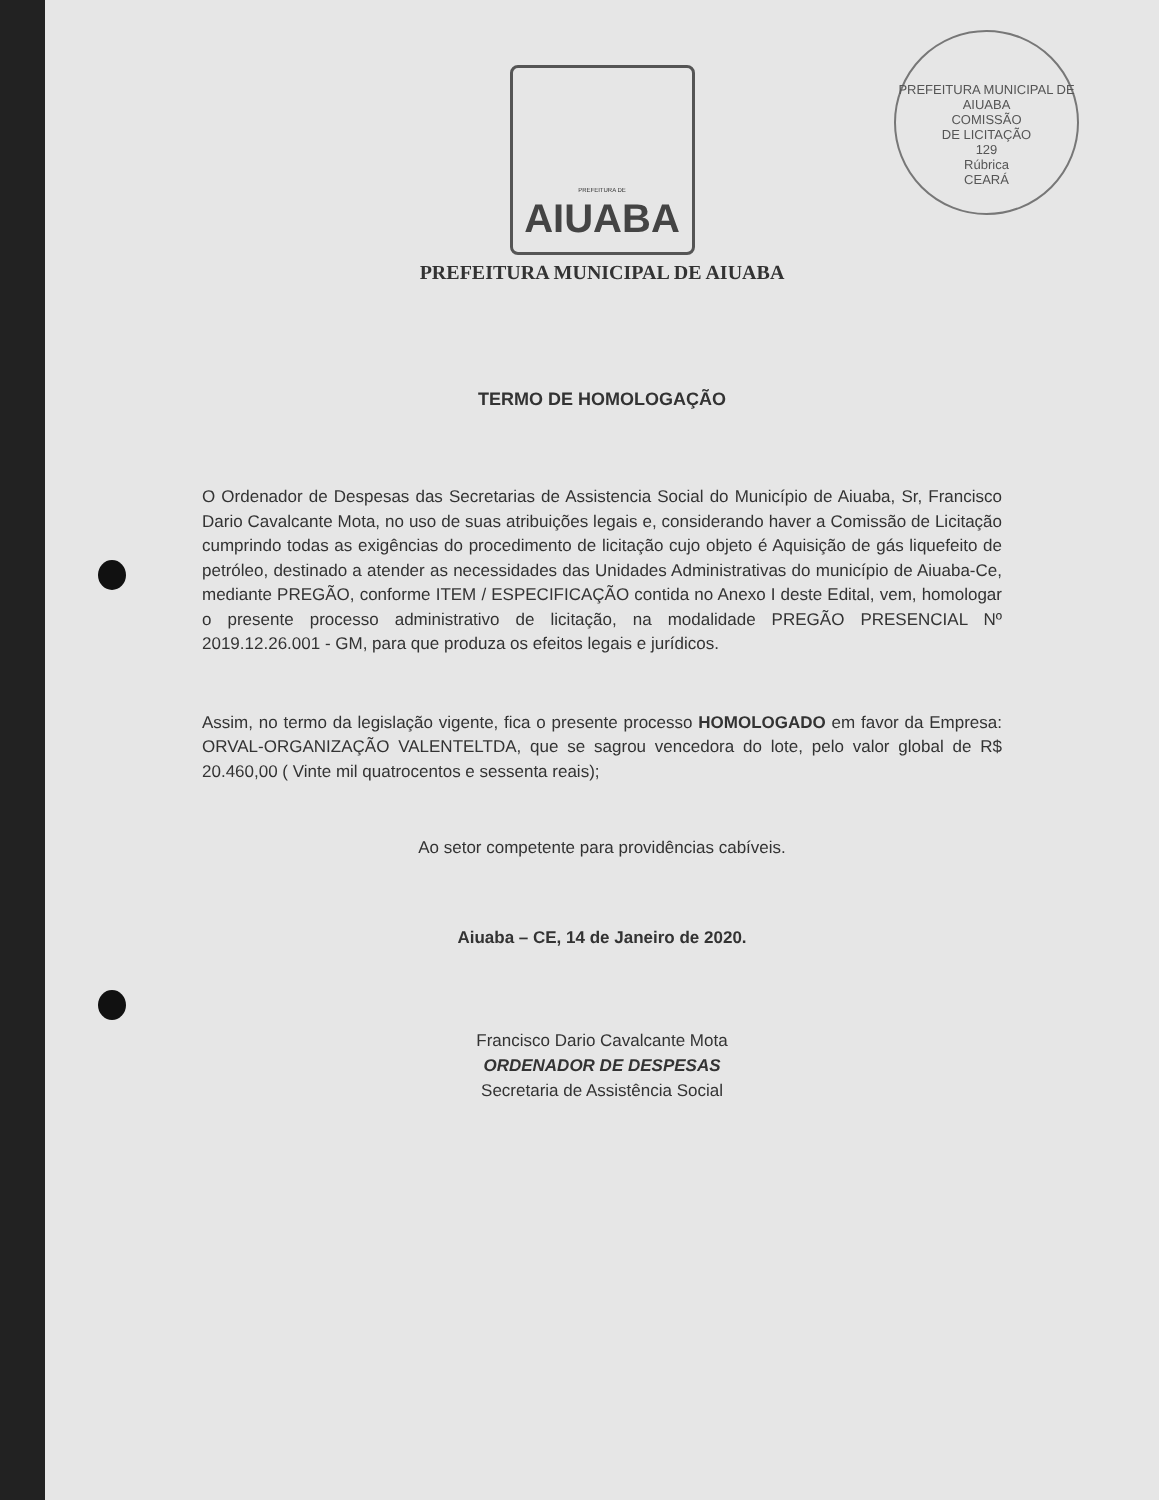PREFEITURA MUNICIPAL DE AIUABA
COMISSÃO
DE LICITAÇÃO
129
Rúbrica
CEARÁ
PREFEITURA DE
AIUABA
PREFEITURA MUNICIPAL DE AIUABA
TERMO DE HOMOLOGAÇÃO
O Ordenador de Despesas das Secretarias de Assistencia Social do Município de Aiuaba, Sr, Francisco Dario Cavalcante Mota, no uso de suas atribuições legais e, considerando haver a Comissão de Licitação cumprindo todas as exigências do procedimento de licitação cujo objeto é Aquisição de gás liquefeito de petróleo, destinado a atender as necessidades das Unidades Administrativas do município de Aiuaba-Ce, mediante PREGÃO, conforme ITEM / ESPECIFICAÇÃO contida no Anexo I deste Edital, vem, homologar o presente processo administrativo de licitação, na modalidade PREGÃO PRESENCIAL Nº 2019.12.26.001 - GM, para que produza os efeitos legais e jurídicos.
Assim, no termo da legislação vigente, fica o presente processo HOMOLOGADO em favor da Empresa: ORVAL-ORGANIZAÇÃO VALENTELTDA, que se sagrou vencedora do lote, pelo valor global de R$ 20.460,00 ( Vinte mil quatrocentos e sessenta reais);
Ao setor competente para providências cabíveis.
Aiuaba – CE, 14 de Janeiro de 2020.
Francisco Dario Cavalcante Mota
ORDENADOR DE DESPESAS
Secretaria de Assistência Social